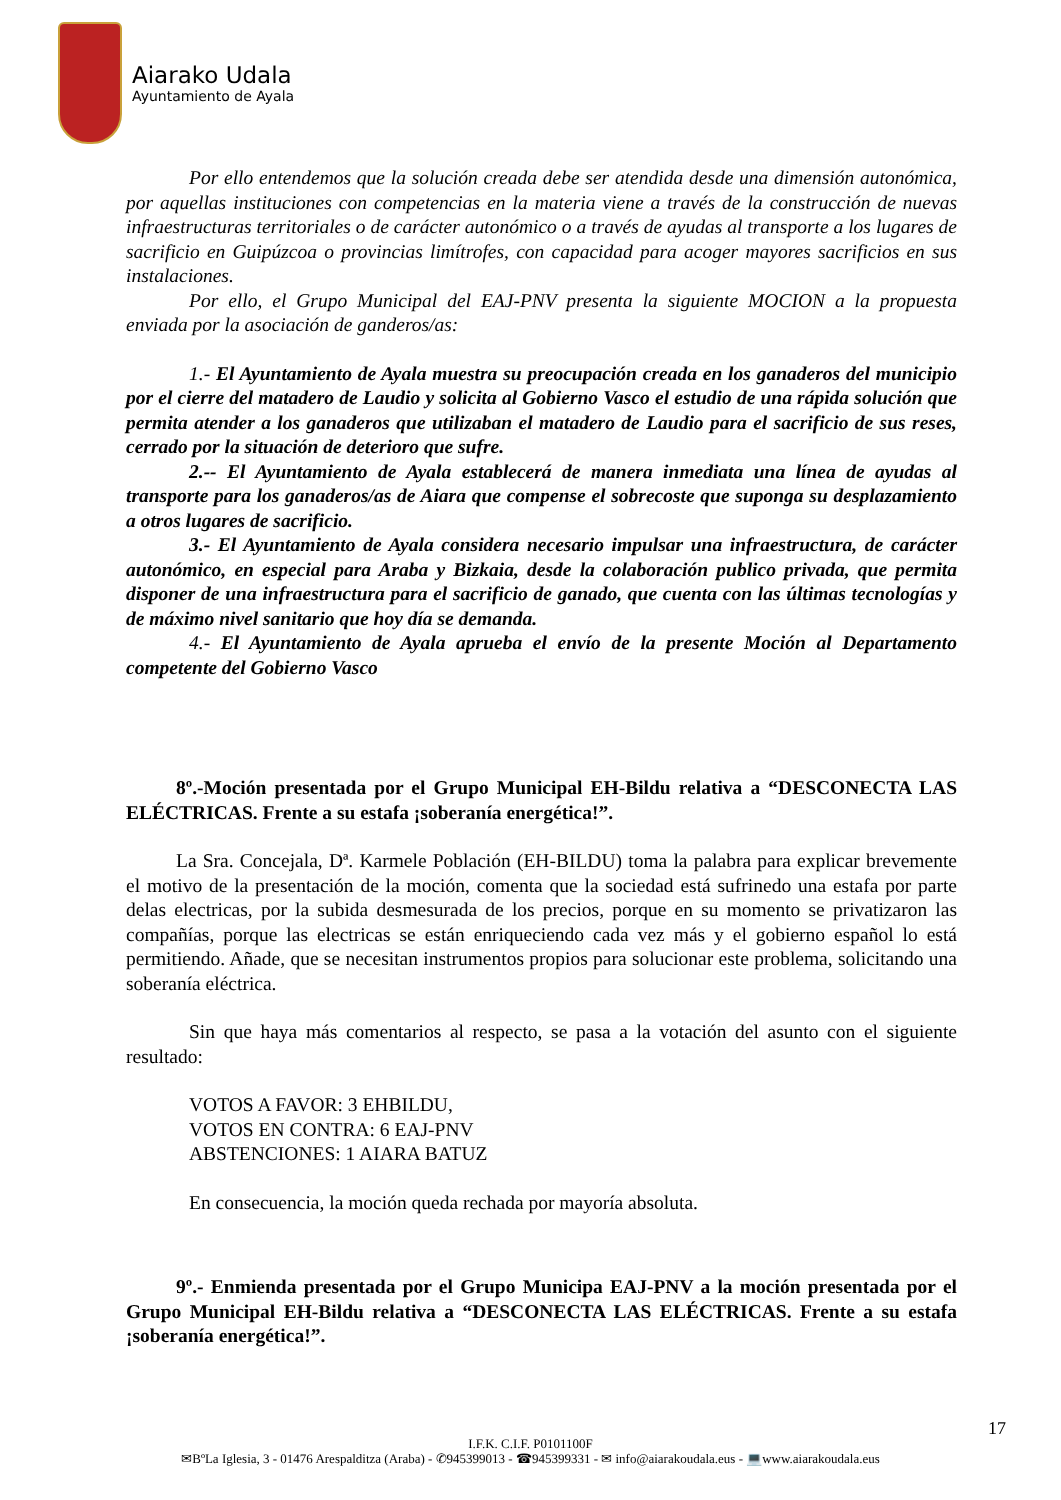Aiarako Udala
Ayuntamiento de Ayala
Por ello entendemos que la solución creada debe ser atendida desde una dimensión autonómica, por aquellas instituciones con competencias en la materia viene a través de la construcción de nuevas infraestructuras territoriales o de carácter autonómico o a través de ayudas al transporte a los lugares de sacrificio en Guipúzcoa o provincias limítrofes, con capacidad para acoger mayores sacrificios en sus instalaciones.
Por ello, el Grupo Municipal del EAJ-PNV presenta la siguiente MOCION a la propuesta enviada por la asociación de ganderos/as:
1.- El Ayuntamiento de Ayala muestra su preocupación creada en los ganaderos del municipio por el cierre del matadero de Laudio y solicita al Gobierno Vasco el estudio de una rápida solución que permita atender a los ganaderos que utilizaban el matadero de Laudio para el sacrificio de sus reses, cerrado por la situación de deterioro que sufre.
2.-- El Ayuntamiento de Ayala establecerá de manera inmediata una línea de ayudas al transporte para los ganaderos/as de Aiara que compense el sobrecoste que suponga su desplazamiento a otros lugares de sacrificio.
3.- El Ayuntamiento de Ayala considera necesario impulsar una infraestructura, de carácter autonómico, en especial para Araba y Bizkaia, desde la colaboración publico privada, que permita disponer de una infraestructura para el sacrificio de ganado, que cuenta con las últimas tecnologías y de máximo nivel sanitario que hoy día se demanda.
4.- El Ayuntamiento de Ayala aprueba el envío de la presente Moción al Departamento competente del Gobierno Vasco
8º.-Moción presentada por el Grupo Municipal EH-Bildu relativa a “DESCONECTA LAS ELÉCTRICAS. Frente a su estafa ¡soberanía energética!”.
La Sra. Concejala, Dª. Karmele Población (EH-BILDU) toma la palabra para explicar brevemente el motivo de la presentación de la moción, comenta que la sociedad está sufrinedo una estafa por parte delas electricas, por la subida desmesurada de los precios, porque en su momento se privatizaron las compañías, porque las electricas se están enriqueciendo cada vez más y el gobierno español lo está permitiendo. Añade, que se necesitan instrumentos propios para solucionar este problema, solicitando una soberanía eléctrica.
Sin que haya más comentarios al respecto, se pasa a la votación del asunto con el siguiente resultado:
VOTOS A FAVOR: 3 EHBILDU,
VOTOS EN CONTRA: 6 EAJ-PNV
ABSTENCIONES: 1 AIARA BATUZ
En consecuencia, la moción queda rechada por mayoría absoluta.
9º.- Enmienda presentada por el Grupo Municipa EAJ-PNV a la moción presentada por el Grupo Municipal EH-Bildu relativa a “DESCONECTA LAS ELÉCTRICAS. Frente a su estafa ¡soberanía energética!”.
17
I.F.K. C.I.F. P0101100F
✉BºLa Iglesia, 3 - 01476 Arespalditza (Araba) - ✆945399013 - ☎945399331 - ✉ info@aiarakoudala.eus - 💻www.aiarakoudala.eus